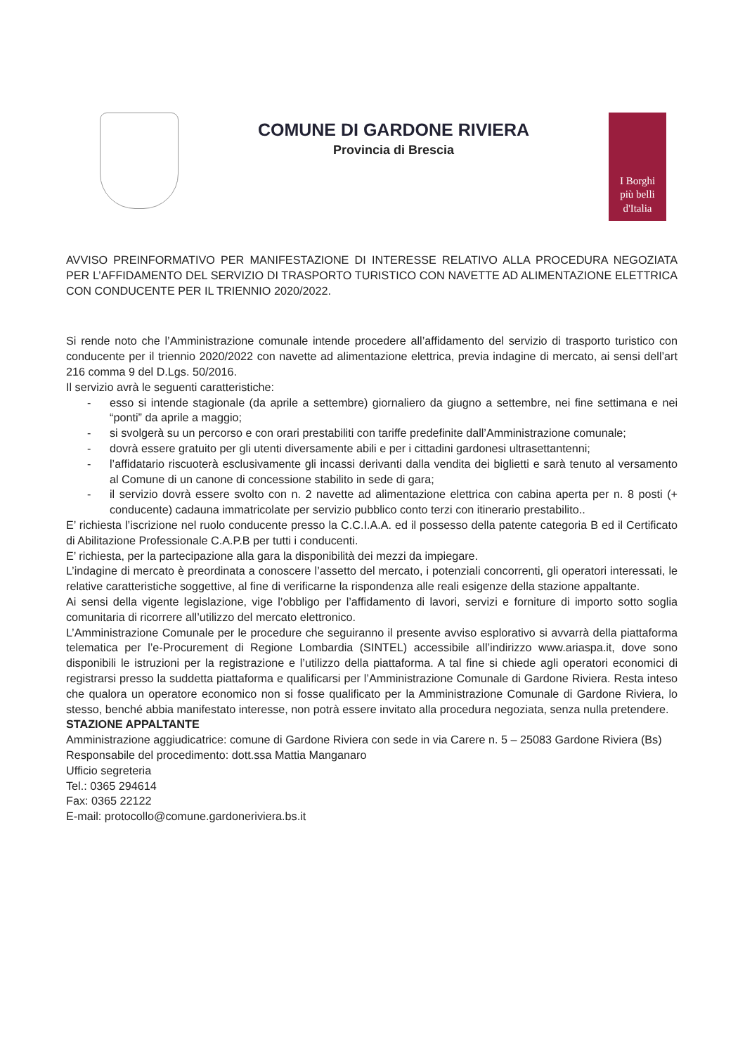COMUNE DI GARDONE RIVIERA
Provincia di Brescia
I Borghi
più belli
d'Italia
AVVISO PREINFORMATIVO PER MANIFESTAZIONE DI INTERESSE RELATIVO ALLA PROCEDURA NEGOZIATA PER L’AFFIDAMENTO DEL SERVIZIO DI TRASPORTO TURISTICO CON NAVETTE AD ALIMENTAZIONE ELETTRICA CON CONDUCENTE PER IL TRIENNIO 2020/2022.
Si rende noto che l’Amministrazione comunale intende procedere all’affidamento del servizio di trasporto turistico con conducente per il triennio 2020/2022 con navette ad alimentazione elettrica, previa indagine di mercato, ai sensi dell’art 216 comma 9 del D.Lgs. 50/2016.
Il servizio avrà le seguenti caratteristiche:
- esso si intende stagionale (da aprile a settembre) giornaliero da giugno a settembre, nei fine settimana e nei “ponti” da aprile a maggio;
- si svolgerà su un percorso e con orari prestabiliti con tariffe predefinite dall’Amministrazione comunale;
- dovrà essere gratuito per gli utenti diversamente abili e per i cittadini gardonesi ultrasettantenni;
- l’affidatario riscuoterà esclusivamente gli incassi derivanti dalla vendita dei biglietti e sarà tenuto al versamento al Comune di un canone di concessione stabilito in sede di gara;
- il servizio dovrà essere svolto con n. 2 navette ad alimentazione elettrica con cabina aperta per n. 8 posti (+ conducente) cadauna immatricolate per servizio pubblico conto terzi con itinerario prestabilito..
E’ richiesta l’iscrizione nel ruolo conducente presso la C.C.I.A.A. ed il possesso della patente categoria B ed il Certificato di Abilitazione Professionale C.A.P.B per tutti i conducenti.
E’ richiesta, per la partecipazione alla gara la disponibilità dei mezzi da impiegare.
L’indagine di mercato è preordinata a conoscere l’assetto del mercato, i potenziali concorrenti, gli operatori interessati, le relative caratteristiche soggettive, al fine di verificarne la rispondenza alle reali esigenze della stazione appaltante.
Ai sensi della vigente legislazione, vige l’obbligo per l’affidamento di lavori, servizi e forniture di importo sotto soglia comunitaria di ricorrere all’utilizzo del mercato elettronico.
L’Amministrazione Comunale per le procedure che seguiranno il presente avviso esplorativo si avvarrà della piattaforma telematica per l’e-Procurement di Regione Lombardia (SINTEL) accessibile all’indirizzo www.ariaspa.it, dove sono disponibili le istruzioni per la registrazione e l’utilizzo della piattaforma. A tal fine si chiede agli operatori economici di registrarsi presso la suddetta piattaforma e qualificarsi per l’Amministrazione Comunale di Gardone Riviera. Resta inteso che qualora un operatore economico non si fosse qualificato per la Amministrazione Comunale di Gardone Riviera, lo stesso, benché abbia manifestato interesse, non potrà essere invitato alla procedura negoziata, senza nulla pretendere.
STAZIONE APPALTANTE
Amministrazione aggiudicatrice: comune di Gardone Riviera con sede in via Carere n. 5 – 25083 Gardone Riviera (Bs)
Responsabile del procedimento: dott.ssa Mattia Manganaro
Ufficio segreteria
Tel.: 0365 294614
Fax: 0365 22122
E-mail: protocollo@comune.gardoneriviera.bs.it